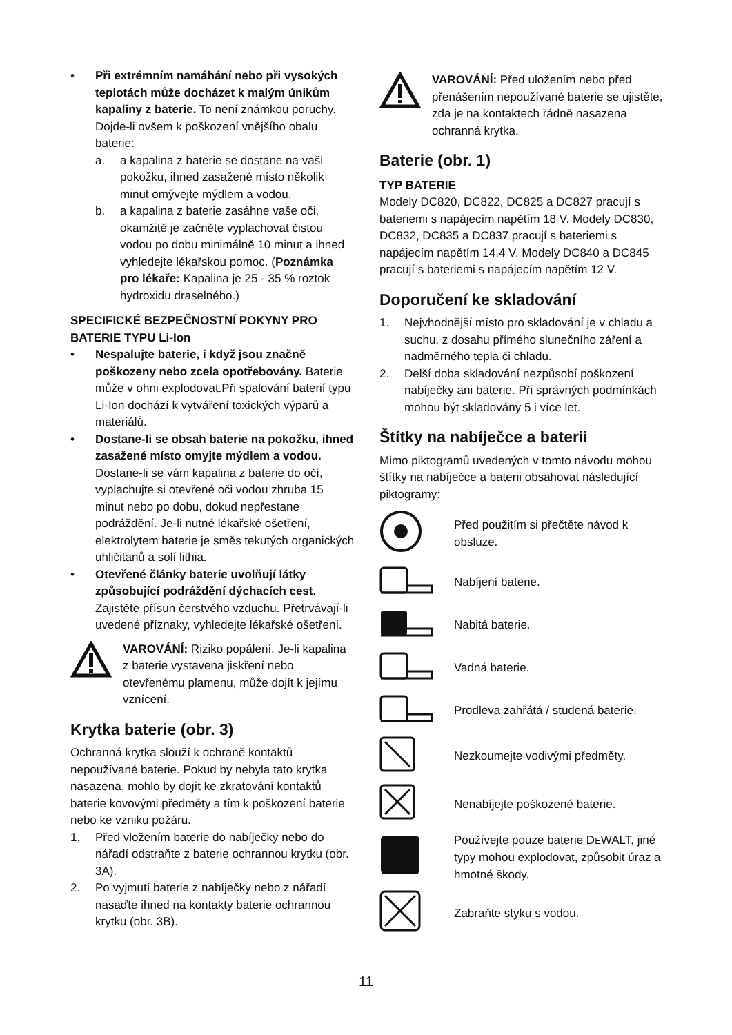• Při extrémním namáhání nebo při vysokých teplotách může docházet k malým únikům kapaliny z baterie. To není známkou poruchy.
Dojde-li ovšem k poškození vnějšího obalu baterie:
a. a kapalina z baterie se dostane na vaši pokožku, ihned zasažené místo několik minut omývejte mýdlem a vodou.
b. a kapalina z baterie zasáhne vaše oči, okamžitě je začněte vyplachovat čistou vodou po dobu minimálně 10 minut a ihned vyhledejte lékařskou pomoc. (Poznámka pro lékaře: Kapalina je 25 - 35 % roztok hydroxidu draselného.)
SPECIFICKÉ BEZPEČNOSTNÍ POKYNY PRO BATERIE TYPU Li-Ion
• Nespalujte baterie, i když jsou značně poškozeny nebo zcela opotřebovány. Baterie může v ohni explodovat.Při spalování baterií typu Li-Ion dochází k vytváření toxických výparů a materiálů.
• Dostane-li se obsah baterie na pokožku, ihned zasažené místo omyjte mýdlem a vodou. Dostane-li se vám kapalina z baterie do očí, vyplachujte si otevřené oči vodou zhruba 15 minut nebo po dobu, dokud nepřestane podráždění. Je-li nutné lékařské ošetření, elektrolytem baterie je směs tekutých organických uhličitanů a solí lithia.
• Otevřené články baterie uvolňují látky způsobující podráždění dýchacích cest. Zajistěte přísun čerstvého vzduchu. Přetrvávají-li uvedené příznaky, vyhledejte lékařské ošetření.
VAROVÁNÍ: Riziko popálení. Je-li kapalina z baterie vystavena jiskření nebo otevřenému plamenu, může dojít k jejímu vznícení.
Krytka baterie (obr. 3)
Ochranná krytka slouží k ochraně kontaktů nepoužívané baterie. Pokud by nebyla tato krytka nasazena, mohlo by dojít ke zkratování kontaktů baterie kovovými předměty a tím k poškození baterie nebo ke vzniku požáru.
1. Před vložením baterie do nabíječky nebo do nářadí odstraňte z baterie ochrannou krytku (obr. 3A).
2. Po vyjmutí baterie z nabíječky nebo z nářadí nasaďte ihned na kontakty baterie ochrannou krytku (obr. 3B).
VAROVÁNÍ: Před uložením nebo před přenášením nepoužívané baterie se ujistěte, zda je na kontaktech řádně nasazena ochranná krytka.
Baterie (obr. 1)
TYP BATERIE
Modely DC820, DC822, DC825 a DC827 pracují s bateriemi s napájecím napětím 18 V. Modely DC830, DC832, DC835 a DC837 pracují s bateriemi s napájecím napětím 14,4 V. Modely DC840 a DC845 pracují s bateriemi s napájecím napětím 12 V.
Doporučení ke skladování
1. Nejvhodnější místo pro skladování je v chladu a suchu, z dosahu přímého slunečního záření a nadměrného tepla či chladu.
2. Delší doba skladování nezpůsobí poškození nabíječky ani baterie. Při správných podmínkách mohou být skladovány 5 i více let.
Štítky na nabíječce a baterii
Mimo piktogramů uvedených v tomto návodu mohou štítky na nabíječce a baterii obsahovat následující piktogramy:
Před použitím si přečtěte návod k obsluze.
Nabíjení baterie.
Nabitá baterie.
Vadná baterie.
Prodleva zahřátá / studená baterie.
Nezkoumejte vodivými předměty.
Nenabíjejte poškozené baterie.
Používejte pouze baterie DEWALT, jiné typy mohou explodovat, způsobit úraz a hmotné škody.
Zabraňte styku s vodou.
11